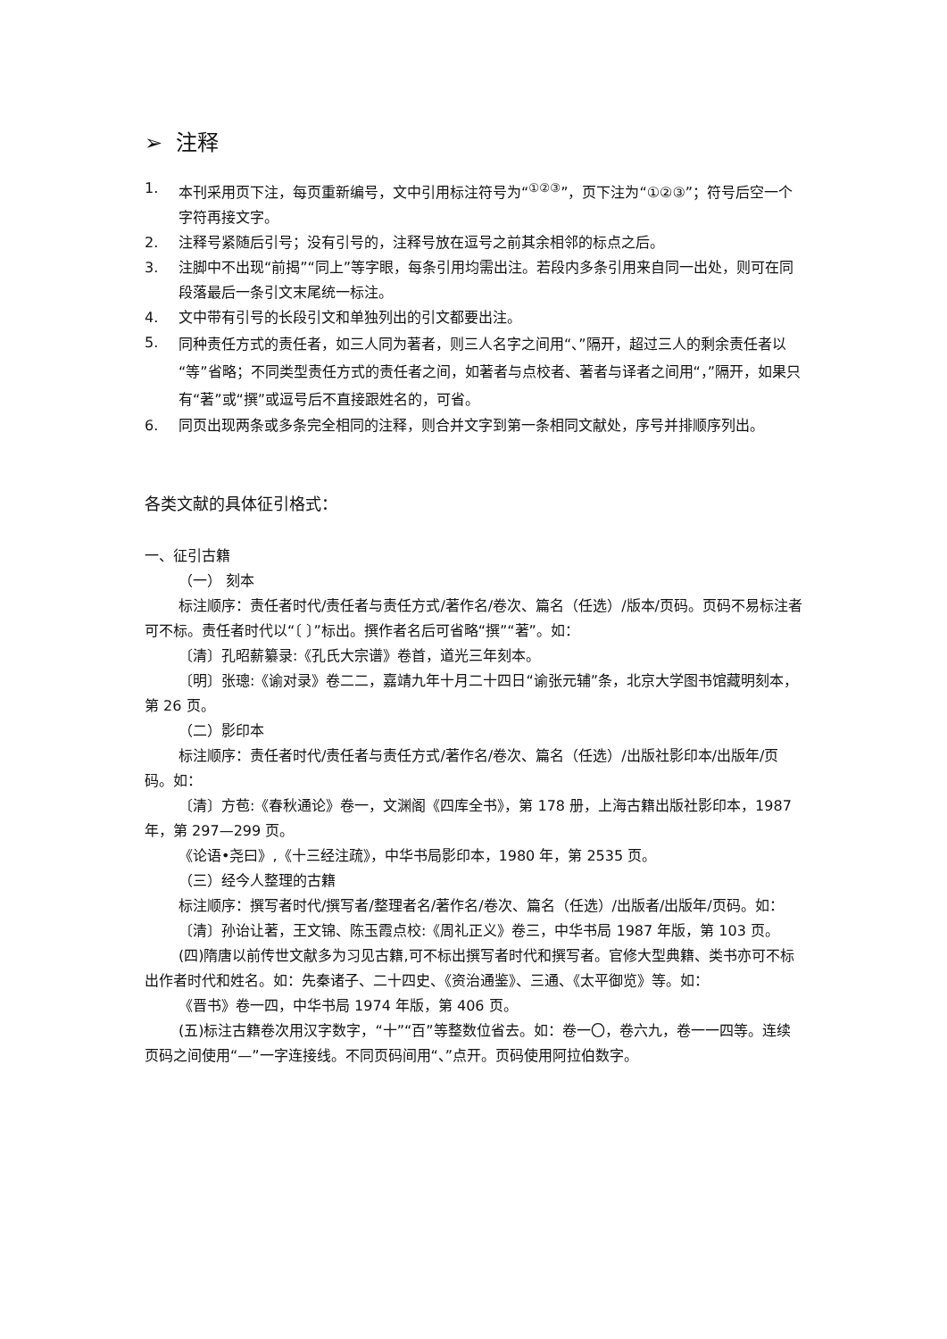➢ 注释
1. 本刊采用页下注，每页重新编号，文中引用标注符号为“<sup>①②③</sup>”，页下注为“①②③”；符号后空一个字符再接文字。
2. 注释号紧随后引号；没有引号的，注释号放在逗号之前其余相邻的标点之后。
3. 注脚中不出现“前揭”“同上”等字眼，每条引用均需出注。若段内多条引用来自同一出处，则可在同段落最后一条引文末尾统一标注。
4. 文中带有引号的长段引文和单独列出的引文都要出注。
5. 同种责任方式的责任者，如三人同为著者，则三人名字之间用“、”隔开，超过三人的剩余责任者以“等”省略；不同类型责任方式的责任者之间，如著者与点校者、著者与译者之间用“，”隔开，如果只有“著”或“撰”或逗号后不直接跟姓名的，可省。
6. 同页出现两条或多条完全相同的注释，则合并文字到第一条相同文献处，序号并排顺序列出。
各类文献的具体征引格式：
一、征引古籍
（一） 刻本
标注顺序：责任者时代/责任者与责任方式/著作名/卷次、篇名（任选）/版本/页码。页码不易标注者可不标。责任者时代以“〔 〕”标出。撰作者名后可省略“撰”“著”。如：
〔清〕孔昭薪纂录:《孔氏大宗谱》卷首，道光三年刻本。
〔明〕张璁:《谕对录》卷二二，嘉靖九年十月二十四日“谕张元辅”条，北京大学图书馆藏明刻本，第 26 页。
（二）影印本
标注顺序：责任者时代/责任者与责任方式/著作名/卷次、篇名（任选）/出版社影印本/出版年/页码。如：
〔清〕方苞:《春秋通论》卷一，文渊阁《四库全书》，第 178 册，上海古籍出版社影印本，1987 年，第 297—299 页。
《论语•尧曰》,《十三经注疏》，中华书局影印本，1980 年，第 2535 页。
（三）经今人整理的古籍
标注顺序：撰写者时代/撰写者/整理者名/著作名/卷次、篇名（任选）/出版者/出版年/页码。如：
〔清〕孙诒让著，王文锦、陈玉霞点校:《周礼正义》卷三，中华书局 1987 年版，第 103 页。
(四)隋唐以前传世文献多为习见古籍,可不标出撰写者时代和撰写者。官修大型典籍、类书亦可不标出作者时代和姓名。如：先秦诸子、二十四史、《资治通鉴》、三通、《太平御览》等。如：
《晋书》卷一四，中华书局 1974 年版，第 406 页。
(五)标注古籍卷次用汉字数字，“十”“百”等整数位省去。如：卷一〇，卷六九，卷一一四等。连续页码之间使用“—”一字连接线。不同页码间用“、”点开。页码使用阿拉伯数字。